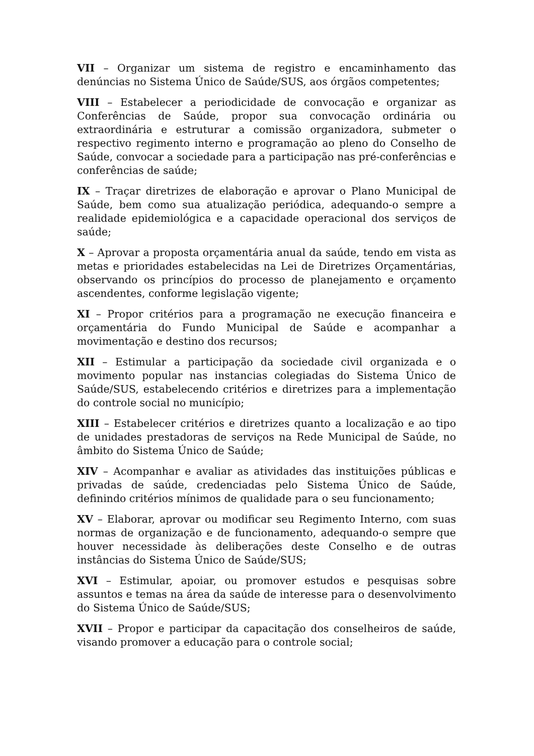VII – Organizar um sistema de registro e encaminhamento das denúncias no Sistema Único de Saúde/SUS, aos órgãos competentes;
VIII – Estabelecer a periodicidade de convocação e organizar as Conferências de Saúde, propor sua convocação ordinária ou extraordinária e estruturar a comissão organizadora, submeter o respectivo regimento interno e programação ao pleno do Conselho de Saúde, convocar a sociedade para a participação nas pré-conferências e conferências de saúde;
IX – Traçar diretrizes de elaboração e aprovar o Plano Municipal de Saúde, bem como sua atualização periódica, adequando-o sempre a realidade epidemiológica e a capacidade operacional dos serviços de saúde;
X – Aprovar a proposta orçamentária anual da saúde, tendo em vista as metas e prioridades estabelecidas na Lei de Diretrizes Orçamentárias, observando os princípios do processo de planejamento e orçamento ascendentes, conforme legislação vigente;
XI – Propor critérios para a programação ne execução financeira e orçamentária do Fundo Municipal de Saúde e acompanhar a movimentação e destino dos recursos;
XII – Estimular a participação da sociedade civil organizada e o movimento popular nas instancias colegiadas do Sistema Único de Saúde/SUS, estabelecendo critérios e diretrizes para a implementação do controle social no município;
XIII – Estabelecer critérios e diretrizes quanto a localização e ao tipo de unidades prestadoras de serviços na Rede Municipal de Saúde, no âmbito do Sistema Único de Saúde;
XIV – Acompanhar e avaliar as atividades das instituições públicas e privadas de saúde, credenciadas pelo Sistema Único de Saúde, definindo critérios mínimos de qualidade para o seu funcionamento;
XV – Elaborar, aprovar ou modificar seu Regimento Interno, com suas normas de organização e de funcionamento, adequando-o sempre que houver necessidade às deliberações deste Conselho e de outras instâncias do Sistema Único de Saúde/SUS;
XVI – Estimular, apoiar, ou promover estudos e pesquisas sobre assuntos e temas na área da saúde de interesse para o desenvolvimento do Sistema Único de Saúde/SUS;
XVII – Propor e participar da capacitação dos conselheiros de saúde, visando promover a educação para o controle social;